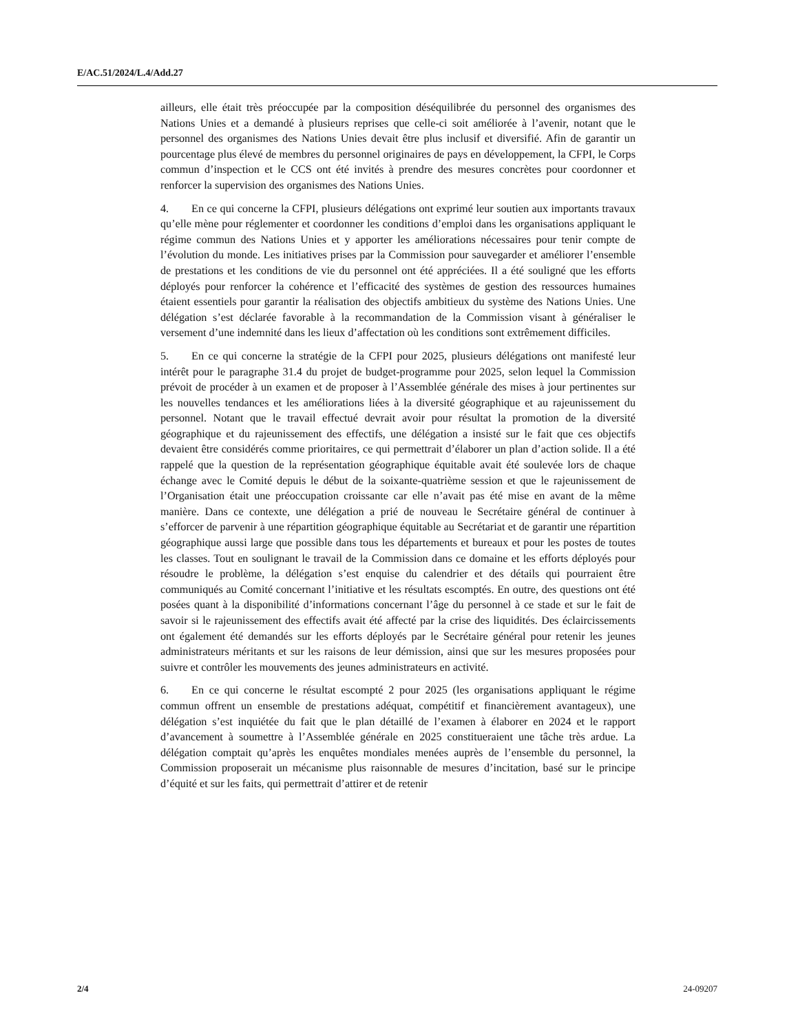E/AC.51/2024/L.4/Add.27
ailleurs, elle était très préoccupée par la composition déséquilibrée du personnel des organismes des Nations Unies et a demandé à plusieurs reprises que celle-ci soit améliorée à l’avenir, notant que le personnel des organismes des Nations Unies devait être plus inclusif et diversifié. Afin de garantir un pourcentage plus élevé de membres du personnel originaires de pays en développement, la CFPI, le Corps commun d’inspection et le CCS ont été invités à prendre des mesures concrètes pour coordonner et renforcer la supervision des organismes des Nations Unies.
4. En ce qui concerne la CFPI, plusieurs délégations ont exprimé leur soutien aux importants travaux qu’elle mène pour réglementer et coordonner les conditions d’emploi dans les organisations appliquant le régime commun des Nations Unies et y apporter les améliorations nécessaires pour tenir compte de l’évolution du monde. Les initiatives prises par la Commission pour sauvegarder et améliorer l’ensemble de prestations et les conditions de vie du personnel ont été appréciées. Il a été souligné que les efforts déployés pour renforcer la cohérence et l’efficacité des systèmes de gestion des ressources humaines étaient essentiels pour garantir la réalisation des objectifs ambitieux du système des Nations Unies. Une délégation s’est déclarée favorable à la recommandation de la Commission visant à généraliser le versement d’une indemnité dans les lieux d’affectation où les conditions sont extrêmement difficiles.
5. En ce qui concerne la stratégie de la CFPI pour 2025, plusieurs délégations ont manifesté leur intérêt pour le paragraphe 31.4 du projet de budget-programme pour 2025, selon lequel la Commission prévoit de procéder à un examen et de proposer à l’Assemblée générale des mises à jour pertinentes sur les nouvelles tendances et les améliorations liées à la diversité géographique et au rajeunissement du personnel. Notant que le travail effectué devrait avoir pour résultat la promotion de la diversité géographique et du rajeunissement des effectifs, une délégation a insisté sur le fait que ces objectifs devaient être considérés comme prioritaires, ce qui permettrait d’élaborer un plan d’action solide. Il a été rappelé que la question de la représentation géographique équitable avait été soulevée lors de chaque échange avec le Comité depuis le début de la soixante-quatrième session et que le rajeunissement de l’Organisation était une préoccupation croissante car elle n’avait pas été mise en avant de la même manière. Dans ce contexte, une délégation a prié de nouveau le Secrétaire général de continuer à s’efforcer de parvenir à une répartition géographique équitable au Secrétariat et de garantir une répartition géographique aussi large que possible dans tous les départements et bureaux et pour les postes de toutes les classes. Tout en soulignant le travail de la Commission dans ce domaine et les efforts déployés pour résoudre le problème, la délégation s’est enquise du calendrier et des détails qui pourraient être communiqués au Comité concernant l’initiative et les résultats escomptés. En outre, des questions ont été posées quant à la disponibilité d’informations concernant l’âge du personnel à ce stade et sur le fait de savoir si le rajeunissement des effectifs avait été affecté par la crise des liquidités. Des éclaircissements ont également été demandés sur les efforts déployés par le Secrétaire général pour retenir les jeunes administrateurs méritants et sur les raisons de leur démission, ainsi que sur les mesures proposées pour suivre et contrôler les mouvements des jeunes administrateurs en activité.
6. En ce qui concerne le résultat escompté 2 pour 2025 (les organisations appliquant le régime commun offrent un ensemble de prestations adéquat, compétitif et financièrement avantageux), une délégation s’est inquiétée du fait que le plan détaillé de l’examen à élaborer en 2024 et le rapport d’avancement à soumettre à l’Assemblée générale en 2025 constitueraient une tâche très ardue. La délégation comptait qu’après les enquêtes mondiales menées auprès de l’ensemble du personnel, la Commission proposerait un mécanisme plus raisonnable de mesures d’incitation, basé sur le principe d’équité et sur les faits, qui permettrait d’attirer et de retenir
2/4 24-09207